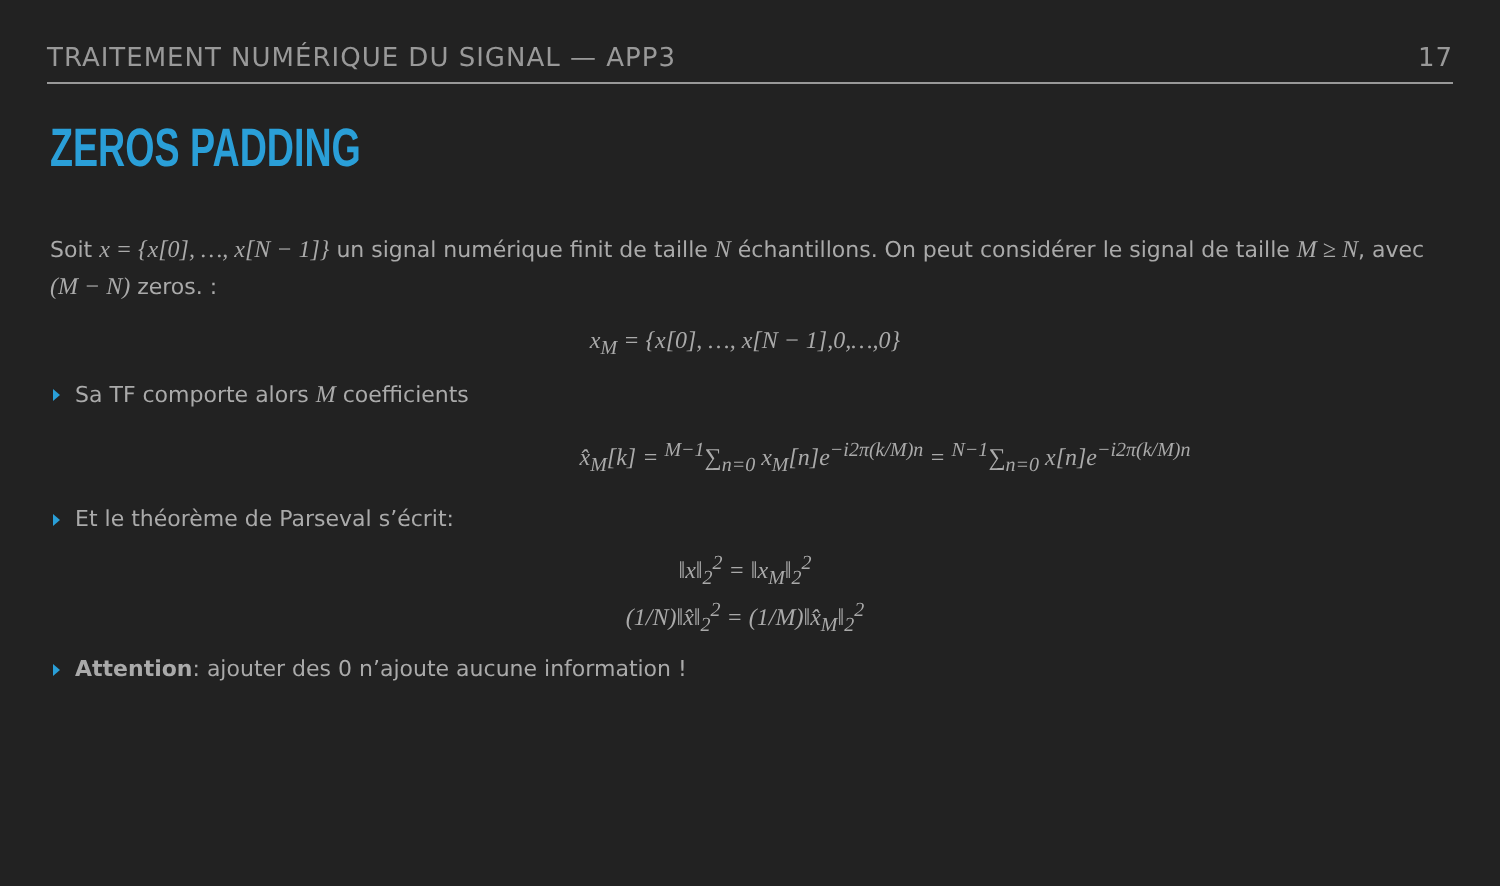TRAITEMENT NUMÉRIQUE DU SIGNAL — APP3 17
ZEROS PADDING
Soit x = {x[0], …, x[N − 1]} un signal numérique finit de taille N échantillons. On peut considérer le signal de taille M ≥ N, avec (M − N) zeros. :
x<sub>M</sub> = {x[0], …, x[N − 1],0,…,0}
Sa TF comporte alors M coefficients
x̂<sub>M</sub>[k] = <sup>M−1</sup>∑<sub>n=0</sub> x<sub>M</sub>[n]e<sup>−i2π(k/M)n</sup> = <sup>N−1</sup>∑<sub>n=0</sub> x[n]e<sup>−i2π(k/M)n</sup>
Et le théorème de Parseval s’écrit:
‖x‖<sub>2</sub><sup>2</sup> = ‖x<sub>M</sub>‖<sub>2</sub><sup>2</sup>
(1/N)‖x̂‖<sub>2</sub><sup>2</sup> = (1/M)‖x̂<sub>M</sub>‖<sub>2</sub><sup>2</sup>
Attention: ajouter des 0 n’ajoute aucune information !